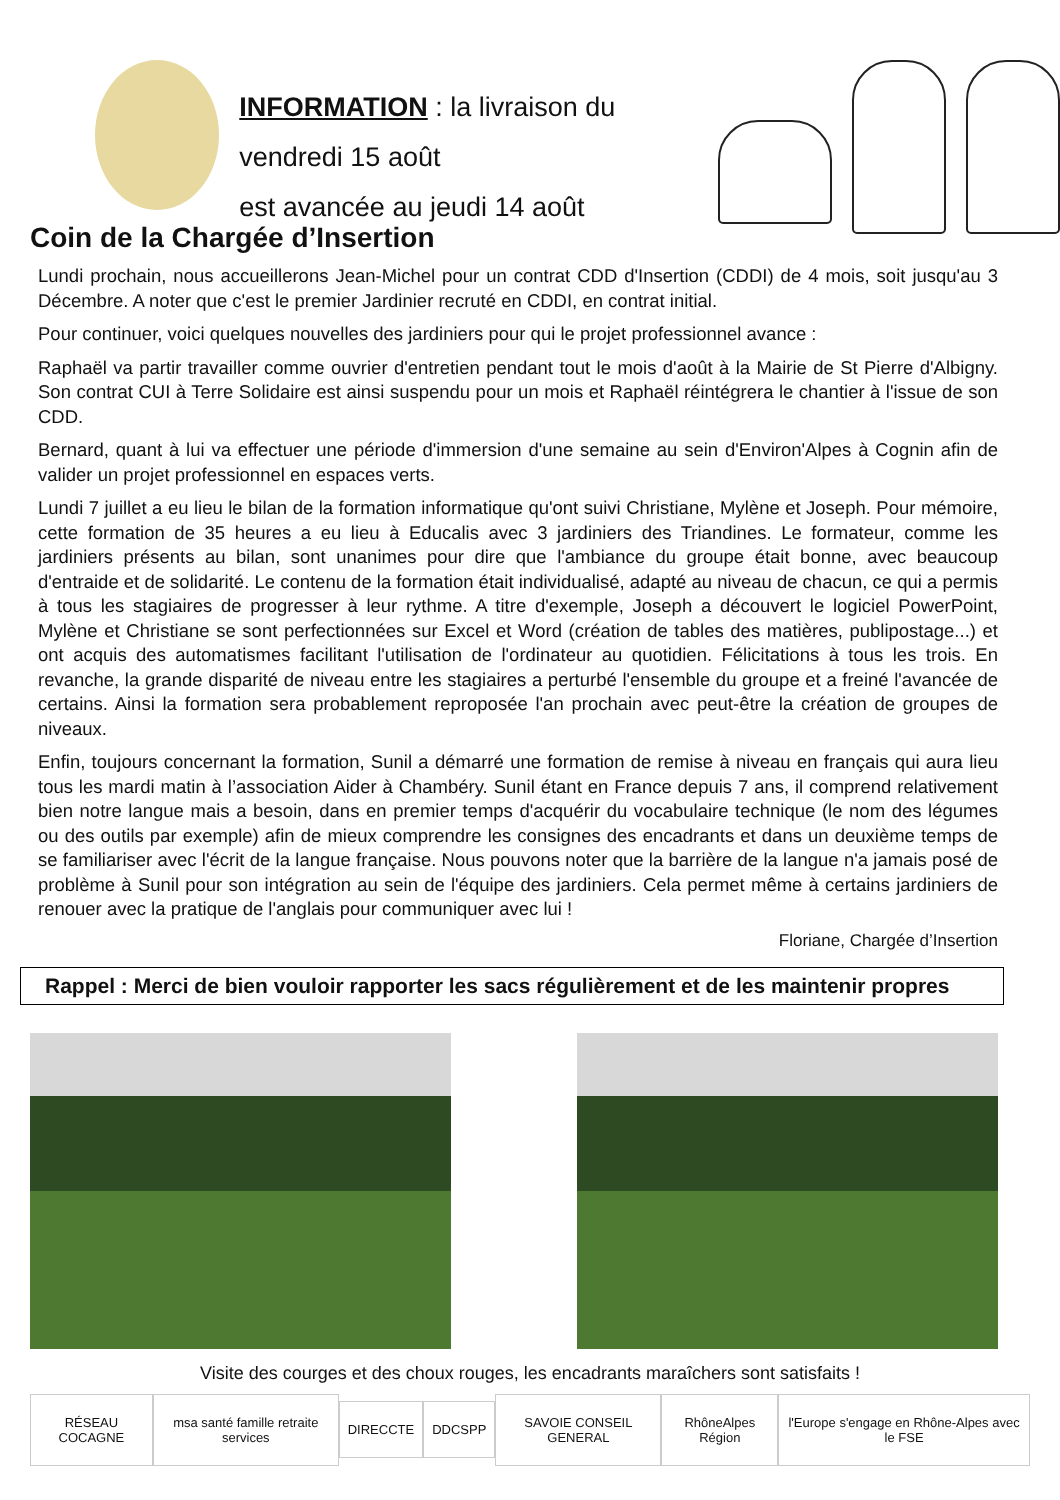INFORMATION : la livraison du vendredi 15 août
est avancée au jeudi 14 août
Coin de la Chargée d’Insertion
Lundi prochain, nous accueillerons Jean-Michel pour un contrat CDD d'Insertion (CDDI) de 4 mois, soit jusqu'au 3 Décembre. A noter que c'est le premier Jardinier recruté en CDDI, en contrat initial.
Pour continuer, voici quelques nouvelles des jardiniers pour qui le projet professionnel avance :
Raphaël va partir travailler comme ouvrier d'entretien pendant tout le mois d'août à la Mairie de St Pierre d'Albigny. Son contrat CUI à Terre Solidaire est ainsi suspendu pour un mois et Raphaël réintégrera le chantier à l'issue de son CDD.
Bernard, quant à lui va effectuer une période d'immersion d'une semaine au sein d'Environ'Alpes à Cognin afin de valider un projet professionnel en espaces verts.
Lundi 7 juillet a eu lieu le bilan de la formation informatique qu'ont suivi Christiane, Mylène et Joseph. Pour mémoire, cette formation de 35 heures a eu lieu à Educalis avec 3 jardiniers des Triandines. Le formateur, comme les jardiniers présents au bilan, sont unanimes pour dire que l'ambiance du groupe était bonne, avec beaucoup d'entraide et de solidarité. Le contenu de la formation était individualisé, adapté au niveau de chacun, ce qui a permis à tous les stagiaires de progresser à leur rythme. A titre d'exemple, Joseph a découvert le logiciel PowerPoint, Mylène et Christiane se sont perfectionnées sur Excel et Word (création de tables des matières, publipostage...) et ont acquis des automatismes facilitant l'utilisation de l'ordinateur au quotidien. Félicitations à tous les trois. En revanche, la grande disparité de niveau entre les stagiaires a perturbé l'ensemble du groupe et a freiné l'avancée de certains. Ainsi la formation sera probablement reproposée l'an prochain avec peut-être la création de groupes de niveaux.
Enfin, toujours concernant la formation, Sunil a démarré une formation de remise à niveau en français qui aura lieu tous les mardi matin à l’association Aider à Chambéry. Sunil étant en France depuis 7 ans, il comprend relativement bien notre langue mais a besoin, dans en premier temps d'acquérir du vocabulaire technique (le nom des légumes ou des outils par exemple) afin de mieux comprendre les consignes des encadrants et dans un deuxième temps de se familiariser avec l'écrit de la langue française. Nous pouvons noter que la barrière de la langue n'a jamais posé de problème à Sunil pour son intégration au sein de l'équipe des jardiniers. Cela permet même à certains jardiniers de renouer avec la pratique de l'anglais pour communiquer avec lui !
Floriane, Chargée d’Insertion
Rappel : Merci de bien vouloir rapporter les sacs régulièrement et de les maintenir propres
Visite des courges et des choux rouges, les encadrants maraîchers sont satisfaits !
RÉSEAU COCAGNE
msa santé famille retraite services
DIRECCTE DDCSPP SAVOIE CONSEIL GENERAL RhôneAlpes Région
l'Europe s'engage en Rhône-Alpes avec le FSE